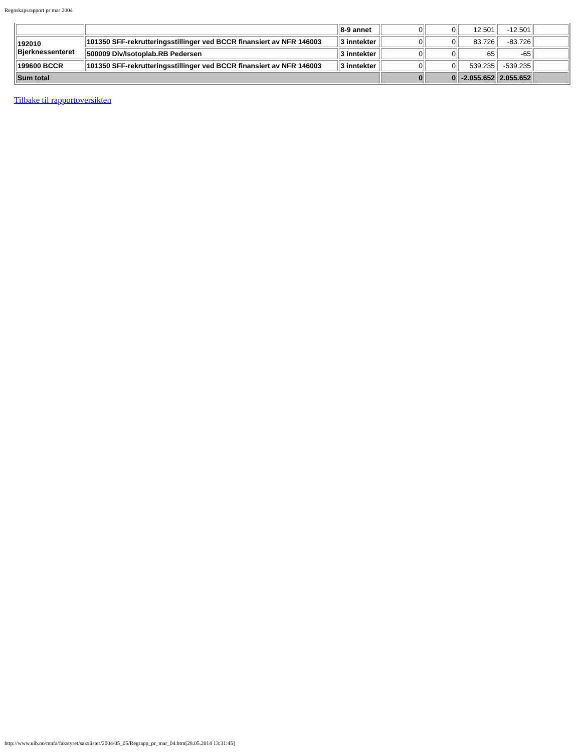Regnskapsrapport pr mar 2004
| | | 8-9 annet | 0 | 0 | 12.501 | -12.501 | |
| 192010 Bjerknessenteret | 101350 SFF-rekrutteringsstillinger ved BCCR finansiert av NFR 146003 | 3 inntekter | 0 | 0 | 83.726 | -83.726 | |
| | 500009 Div/Isotoplab.RB Pedersen | 3 inntekter | 0 | 0 | 65 | -65 | |
| 199600 BCCR | 101350 SFF-rekrutteringsstillinger ved BCCR finansiert av NFR 146003 | 3 inntekter | 0 | 0 | 539.235 | -539.235 | |
| Sum total | | | 0 | 0 | -2.055.652 | 2.055.652 | |
Tilbake til rapportoversikten
http://www.uib.no/mnfa/fakstyret/sakslister/2004/05_05/Regrapp_pr_mar_04.htm[28.05.2014 13:31:45]